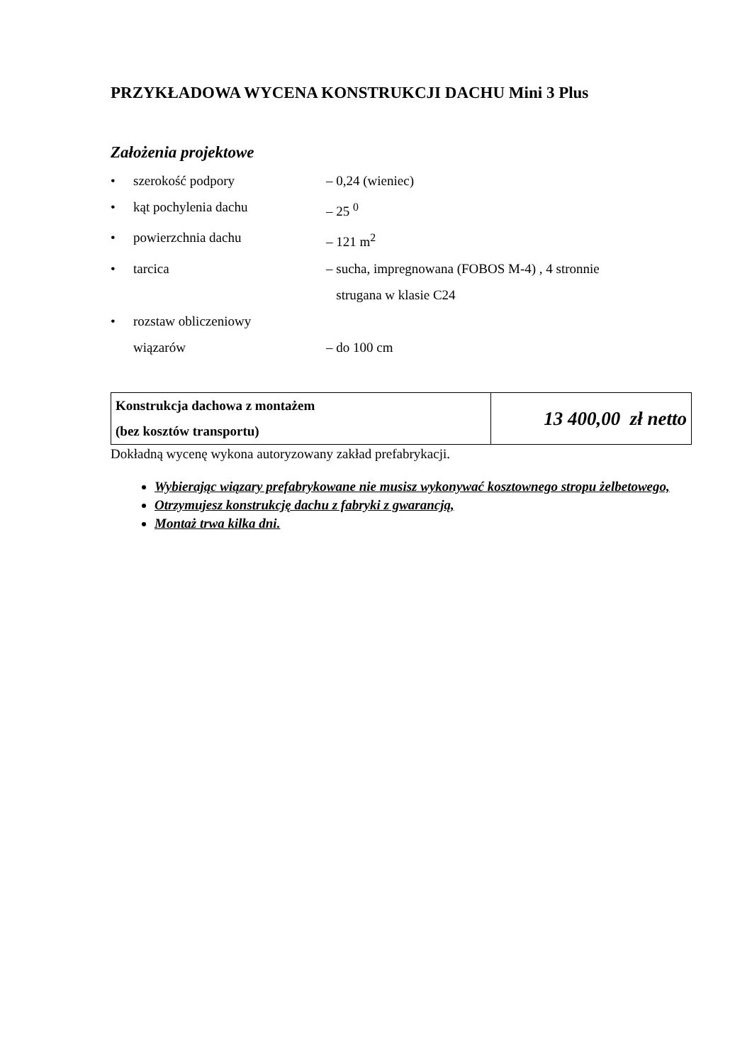PRZYKŁADOWA WYCENA KONSTRUKCJI DACHU Mini 3 Plus
Założenia projektowe
• szerokość podpory – 0,24 (wieniec)
• kąt pochylenia dachu – 25 <sup>0</sup>
• powierzchnia dachu – 121 m<sup>2</sup>
• tarcica – sucha, impregnowana (FOBOS M-4) , 4 stronnie
strugana w klasie C24
• rozstaw obliczeniowy
wiązarów
– do 100 cm
| Konstrukcja dachowa z montażem (bez kosztów transportu) | 13 400,00 zł netto |
Dokładną wycenę wykona autoryzowany zakład prefabrykacji.
Wybierając wiązary prefabrykowane nie musisz wykonywać kosztownego stropu żelbetowego,
Otrzymujesz konstrukcję dachu z fabryki z gwarancją,
Montaż trwa kilka dni.